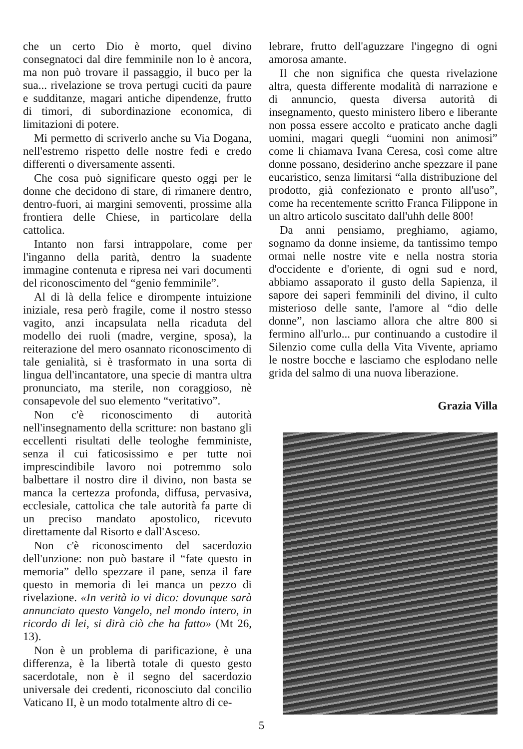che un certo Dio è morto, quel divino consegnatoci dal dire femminile non lo è ancora, ma non può trovare il passaggio, il buco per la sua... rivelazione se trova pertugi cuciti da paure e sudditanze, magari antiche dipendenze, frutto di timori, di subordinazione economica, di limitazioni di potere.
Mi permetto di scriverlo anche su Via Dogana, nell'estremo rispetto delle nostre fedi e credo differenti o diversamente assenti.
Che cosa può significare questo oggi per le donne che decidono di stare, di rimanere dentro, dentro-fuori, ai margini semoventi, prossime alla frontiera delle Chiese, in particolare della cattolica.
Intanto non farsi intrappolare, come per l'inganno della parità, dentro la suadente immagine contenuta e ripresa nei vari documenti del riconoscimento del “genio femminile”.
Al di là della felice e dirompente intuizione iniziale, resa però fragile, come il nostro stesso vagito, anzi incapsulata nella ricaduta del modello dei ruoli (madre, vergine, sposa), la reiterazione del mero osannato riconoscimento di tale genialità, si è trasformato in una sorta di lingua dell'incantatore, una specie di mantra ultra pronunciato, ma sterile, non coraggioso, nè consapevole del suo elemento “veritativo”.
Non c'è riconoscimento di autorità nell'insegnamento della scritture: non bastano gli eccellenti risultati delle teologhe femministe, senza il cui faticosissimo e per tutte noi imprescindibile lavoro noi potremmo solo balbettare il nostro dire il divino, non basta se manca la certezza profonda, diffusa, pervasiva, ecclesiale, cattolica che tale autorità fa parte di un preciso mandato apostolico, ricevuto direttamente dal Risorto e dall'Asceso.
Non c'è riconoscimento del sacerdozio dell'unzione: non può bastare il “fate questo in memoria” dello spezzare il pane, senza il fare questo in memoria di lei manca un pezzo di rivelazione. «In verità io vi dico: dovunque sarà annunciato questo Vangelo, nel mondo intero, in ricordo di lei, si dirà ciò che ha fatto» (Mt 26, 13).
Non è un problema di parificazione, è una differenza, è la libertà totale di questo gesto sacerdotale, non è il segno del sacerdozio universale dei credenti, riconosciuto dal concilio Vaticano II, è un modo totalmente altro di ce-
lebrare, frutto dell'aguzzare l'ingegno di ogni amorosa amante.
Il che non significa che questa rivelazione altra, questa differente modalità di narrazione e di annuncio, questa diversa autorità di insegnamento, questo ministero libero e liberante non possa essere accolto e praticato anche dagli uomini, magari quegli “uomini non animosi” come li chiamava Ivana Ceresa, così come altre donne possano, desiderino anche spezzare il pane eucaristico, senza limitarsi “alla distribuzione del prodotto, già confezionato e pronto all'uso”, come ha recentemente scritto Franca Filippone in un altro articolo suscitato dall'uhh delle 800!
Da anni pensiamo, preghiamo, agiamo, sognamo da donne insieme, da tantissimo tempo ormai nelle nostre vite e nella nostra storia d'occidente e d'oriente, di ogni sud e nord, abbiamo assaporato il gusto della Sapienza, il sapore dei saperi femminili del divino, il culto misterioso delle sante, l'amore al “dio delle donne”, non lasciamo allora che altre 800 si fermino all'urlo... pur continuando a custodire il Silenzio come culla della Vita Vivente, apriamo le nostre bocche e lasciamo che esplodano nelle grida del salmo di una nuova liberazione.
Grazia Villa
5